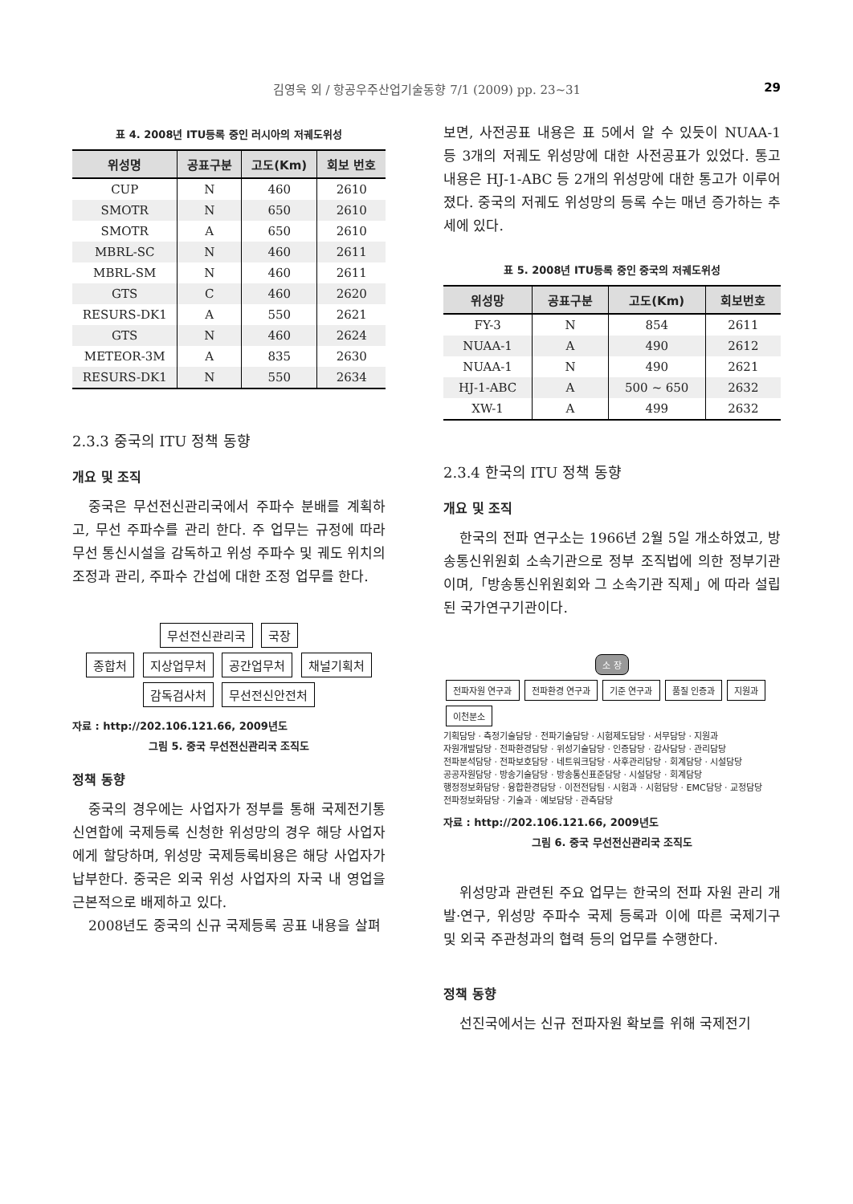김영욱 외 / 항공우주산업기술동향 7/1 (2009) pp. 23~31 29
표 4. 2008년 ITU등록 중인 러시아의 저궤도위성
| 위성명 | 공표구분 | 고도(Km) | 회보 번호 |
| --- | --- | --- | --- |
| CUP | N | 460 | 2610 |
| SMOTR | N | 650 | 2610 |
| SMOTR | A | 650 | 2610 |
| MBRL-SC | N | 460 | 2611 |
| MBRL-SM | N | 460 | 2611 |
| GTS | C | 460 | 2620 |
| RESURS-DK1 | A | 550 | 2621 |
| GTS | N | 460 | 2624 |
| METEOR-3M | A | 835 | 2630 |
| RESURS-DK1 | N | 550 | 2634 |
2.3.3 중국의 ITU 정책 동향
개요 및 조직
중국은 무선전신관리국에서 주파수 분배를 계획하고, 무선 주파수를 관리 한다. 주 업무는 규정에 따라 무선 통신시설을 감독하고 위성 주파수 및 궤도 위치의 조정과 관리, 주파수 간섭에 대한 조정 업무를 한다.
무선전신관리국 국장
종합처 지상업무처 공간업무처 채널기획처 감독검사처 무선전신안전처
자료 : http://202.106.121.66, 2009년도
그림 5. 중국 무선전신관리국 조직도
정책 동향
중국의 경우에는 사업자가 정부를 통해 국제전기통신연합에 국제등록 신청한 위성망의 경우 해당 사업자에게 할당하며, 위성망 국제등록비용은 해당 사업자가 납부한다. 중국은 외국 위성 사업자의 자국 내 영업을 근본적으로 배제하고 있다.
2008년도 중국의 신규 국제등록 공표 내용을 살펴
보면, 사전공표 내용은 표 5에서 알 수 있듯이 NUAA-1 등 3개의 저궤도 위성망에 대한 사전공표가 있었다. 통고 내용은 HJ-1-ABC 등 2개의 위성망에 대한 통고가 이루어 졌다. 중국의 저궤도 위성망의 등록 수는 매년 증가하는 추세에 있다.
표 5. 2008년 ITU등록 중인 중국의 저궤도위성
| 위성망 | 공표구분 | 고도(Km) | 회보번호 |
| --- | --- | --- | --- |
| FY-3 | N | 854 | 2611 |
| NUAA-1 | A | 490 | 2612 |
| NUAA-1 | N | 490 | 2621 |
| HJ-1-ABC | A | 500 ~ 650 | 2632 |
| XW-1 | A | 499 | 2632 |
2.3.4 한국의 ITU 정책 동향
개요 및 조직
한국의 전파 연구소는 1966년 2월 5일 개소하였고, 방송통신위원회 소속기관으로 정부 조직법에 의한 정부기관이며,「방송통신위원회와 그 소속기관 직제」에 따라 설립된 국가연구기관이다.
소 장
전파자원 연구과 전파환경 연구과 기준 연구과 품질 인증과 지원과 이천분소
기획담당 · 측정기술담당 · 전파기술담당 · 시험제도담당 · 서무담당 · 지원과
자원개발담당 · 전파환경담당 · 위성기술담당 · 인증담당 · 감사담당 · 관리담당
전파분석담당 · 전파보호담당 · 네트워크담당 · 사후관리담당 · 회계담당 · 시설담당
공공자원담당 · 방송기술담당 · 방송통신표준담당 · 시설담당 · 회계담당
행정정보화담당 · 융합환경담당 · 이전전담팀 · 시험과 · 시험담당 · EMC담당 · 교정담당
전파정보화담당 · 기술과 · 예보담당 · 관측담당
자료 : http://202.106.121.66, 2009년도
그림 6. 중국 무선전신관리국 조직도
위성망과 관련된 주요 업무는 한국의 전파 자원 관리 개발·연구, 위성망 주파수 국제 등록과 이에 따른 국제기구 및 외국 주관청과의 협력 등의 업무를 수행한다.
정책 동향
선진국에서는 신규 전파자원 확보를 위해 국제전기